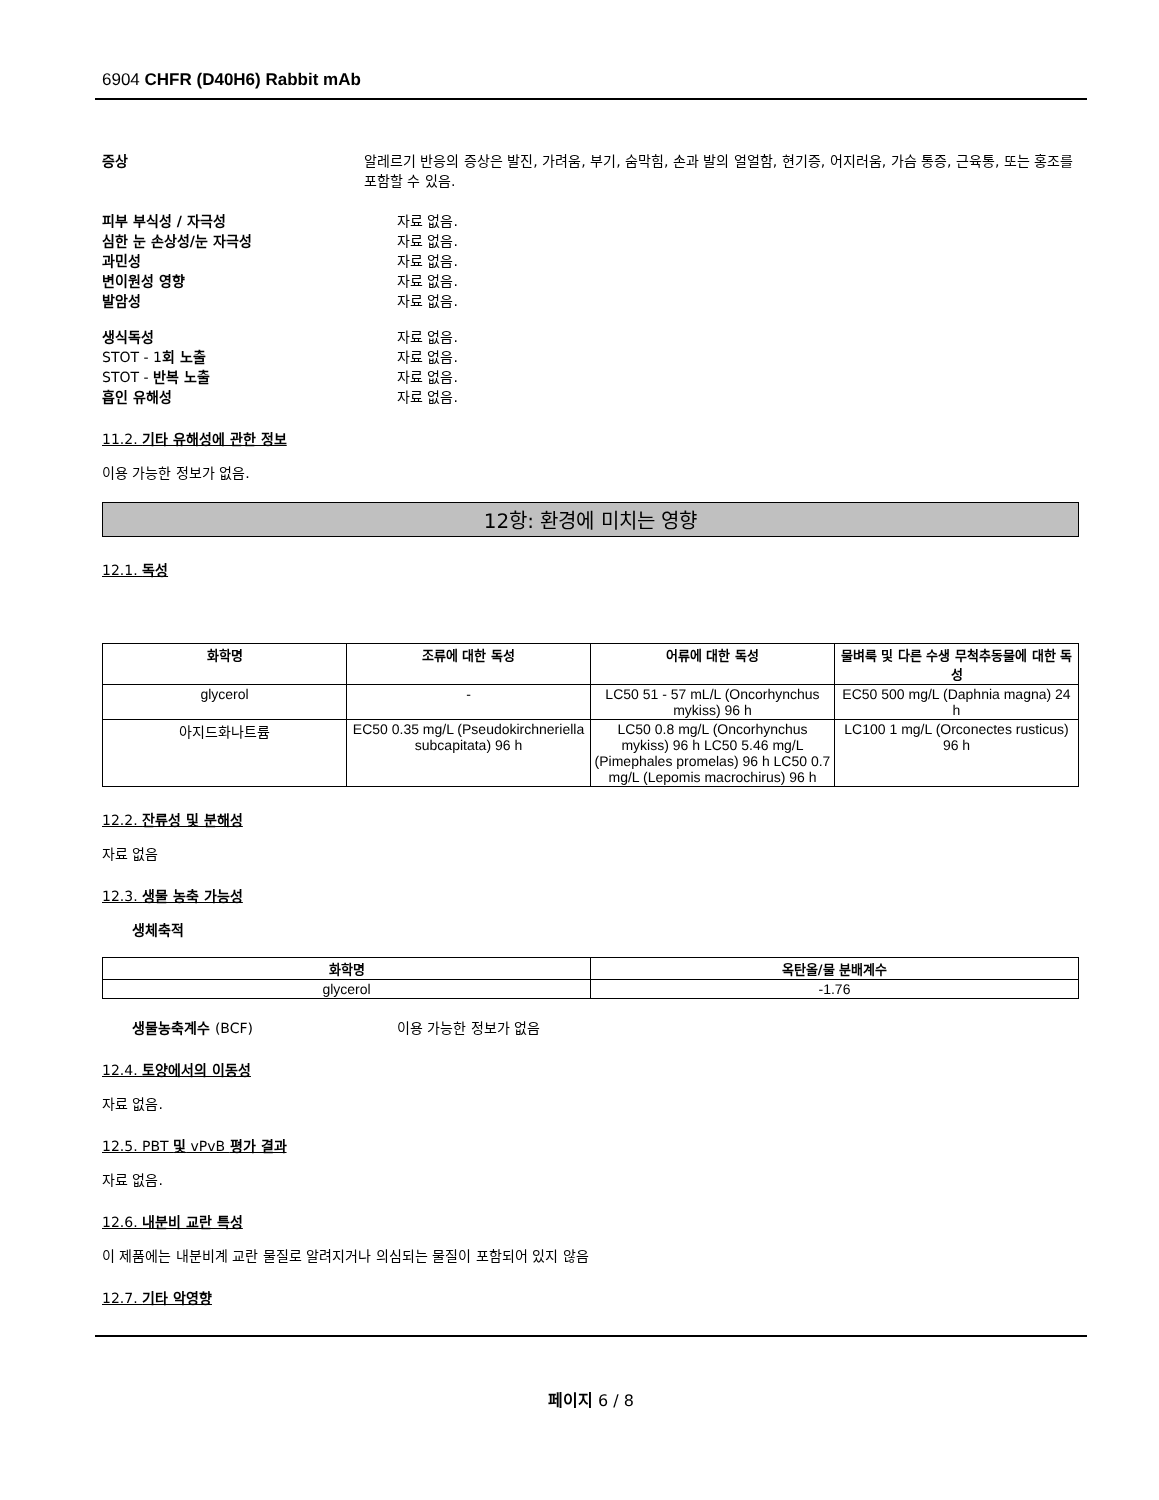6904 CHFR (D40H6) Rabbit mAb
증상 알레르기 반응의 증상은 발진, 가려움, 부기, 숨막힘, 손과 발의 얼얼함, 현기증, 어지러움, 가슴 통증, 근육통, 또는 홍조를 포함할 수 있음.
피부 부식성 / 자극성 자료 없음.
심한 눈 손상성/눈 자극성 자료 없음.
과민성 자료 없음.
변이원성 영향 자료 없음.
발암성 자료 없음.
생식독성 자료 없음.
STOT - 1회 노출 자료 없음.
STOT - 반복 노출 자료 없음.
흡인 유해성 자료 없음.
11.2. 기타 유해성에 관한 정보
이용 가능한 정보가 없음.
12항: 환경에 미치는 영향
12.1. 독성
| 화학명 | 조류에 대한 독성 | 어류에 대한 독성 | 물벼룩 및 다른 수생 무척추동물에 대한 독성 |
| --- | --- | --- | --- |
| glycerol | - | LC50 51 - 57 mL/L (Oncorhynchus mykiss) 96 h | EC50 500 mg/L (Daphnia magna) 24 h |
| 아지드화나트륨 | EC50 0.35 mg/L (Pseudokirchneriella subcapitata) 96 h | LC50 0.8 mg/L (Oncorhynchus mykiss) 96 h LC50 5.46 mg/L (Pimephales promelas) 96 h LC50 0.7 mg/L (Lepomis macrochirus) 96 h | LC100 1 mg/L (Orconectes rusticus) 96 h |
12.2. 잔류성 및 분해성
자료 없음
12.3. 생물 농축 가능성
생체축적
| 화학명 | 옥탄올/물 분배계수 |
| --- | --- |
| glycerol | -1.76 |
생물농축계수 (BCF) 이용 가능한 정보가 없음
12.4. 토양에서의 이동성
자료 없음.
12.5. PBT 및 vPvB 평가 결과
자료 없음.
12.6. 내분비 교란 특성
이 제품에는 내분비계 교란 물질로 알려지거나 의심되는 물질이 포함되어 있지 않음
12.7. 기타 악영향
페이지 6 / 8